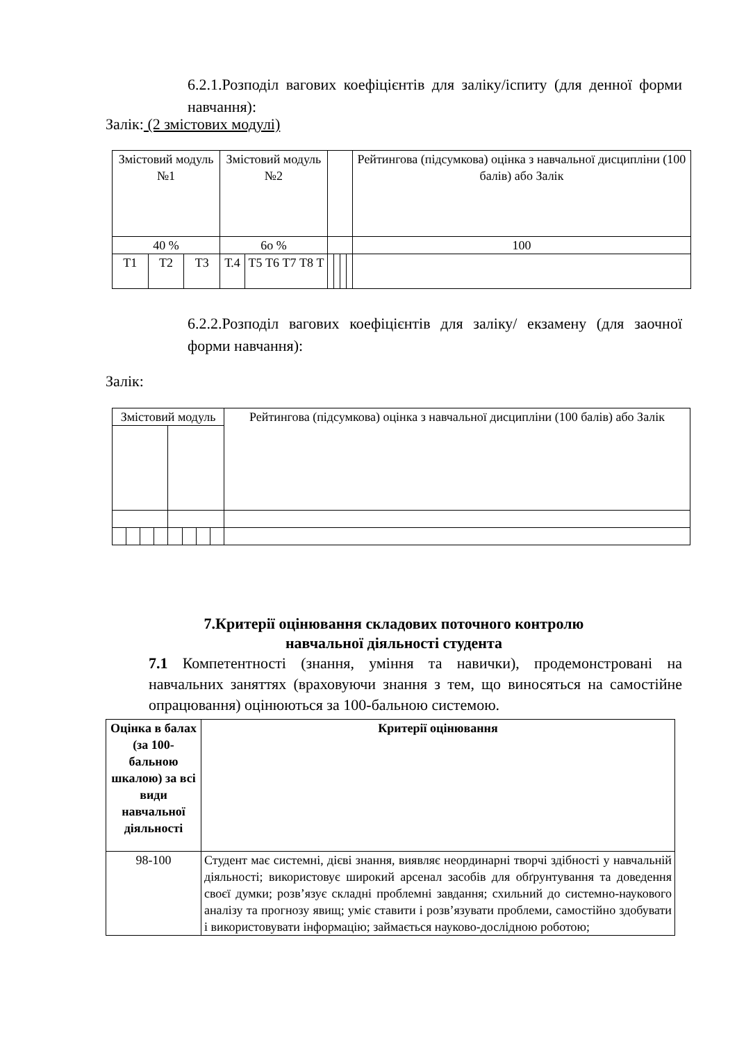6.2.1.Розподіл вагових коефіцієнтів для заліку/іспиту (для денної форми навчання):
Залік: (2 змістових модулі)
| Змістовий модуль №1 | | | Змістовий модуль №2 | | | | | | Рейтингова (підсумкова) оцінка з навчальної дисципліни (100 балів) або Залік |
| 40 % | | | 6о % | | | | | | 100 |
| Т1 | Т2 | Т3 | Т.4 | Т5 Т6 Т7 Т8 Т | | | | | |
6.2.2.Розподіл вагових коефіцієнтів для заліку/ екзамену (для заочної форми навчання):
Залік:
| Змістовий модуль | | | | | | | | Рейтингова (підсумкова) оцінка з навчальної дисципліни (100 балів) або Залік |
7.Критерії оцінювання складових поточного контролю
навчальної діяльності студента
7.1 Компетентності (знання, уміння та навички), продемонстровані на навчальних заняттях (враховуючи знання з тем, що виносяться на самостійне опрацювання) оцінюються за 100-бальною системою.
| Оцінка в балах (за 100-бальною шкалою) за всі види навчальної діяльності | Критерії оцінювання |
| --- | --- |
| 98-100 | Студент має системні, дієві знання, виявляє неординарні творчі здібності у навчальній діяльності; використовує широкий арсенал засобів для обґрунтування та доведення своєї думки; розв’язує складні проблемні завдання; схильний до системно-наукового аналізу та прогнозу явищ; уміє ставити і розв’язувати проблеми, самостійно здобувати і використовувати інформацію; займається науково-дослідною роботою; |